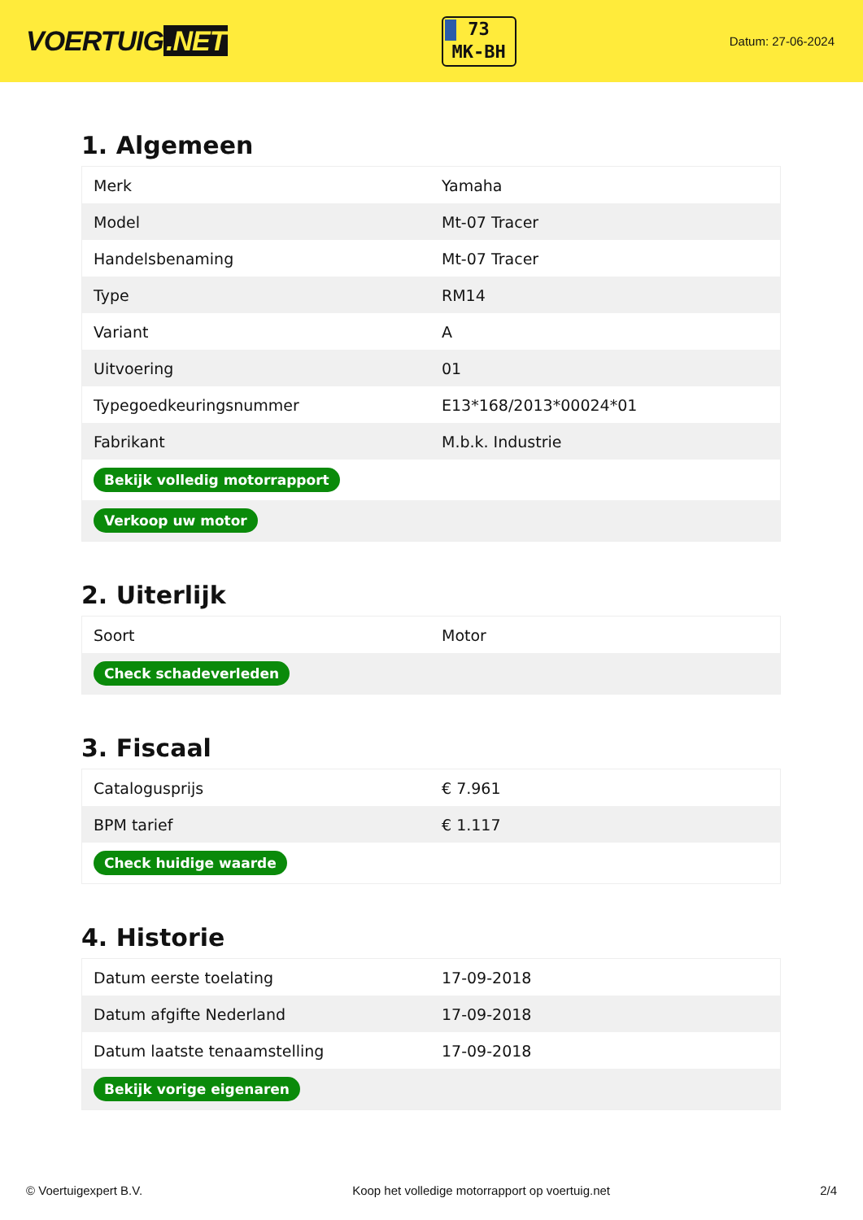VOERTUIG.NET
73
MK-BH
Datum: 27-06-2024
1. Algemeen
| Merk | Yamaha |
| Model | Mt-07 Tracer |
| Handelsbenaming | Mt-07 Tracer |
| Type | RM14 |
| Variant | A |
| Uitvoering | 01 |
| Typegoedkeuringsnummer | E13*168/2013*00024*01 |
| Fabrikant | M.b.k. Industrie |
| Bekijk volledig motorrapport | |
| Verkoop uw motor | |
2. Uiterlijk
| Soort | Motor |
| Check schadeverleden | |
3. Fiscaal
| Catalogusprijs | € 7.961 |
| BPM tarief | € 1.117 |
| Check huidige waarde | |
4. Historie
| Datum eerste toelating | 17-09-2018 |
| Datum afgifte Nederland | 17-09-2018 |
| Datum laatste tenaamstelling | 17-09-2018 |
| Bekijk vorige eigenaren | |
© Voertuigexpert B.V. Koop het volledige motorrapport op voertuig.net 2/4